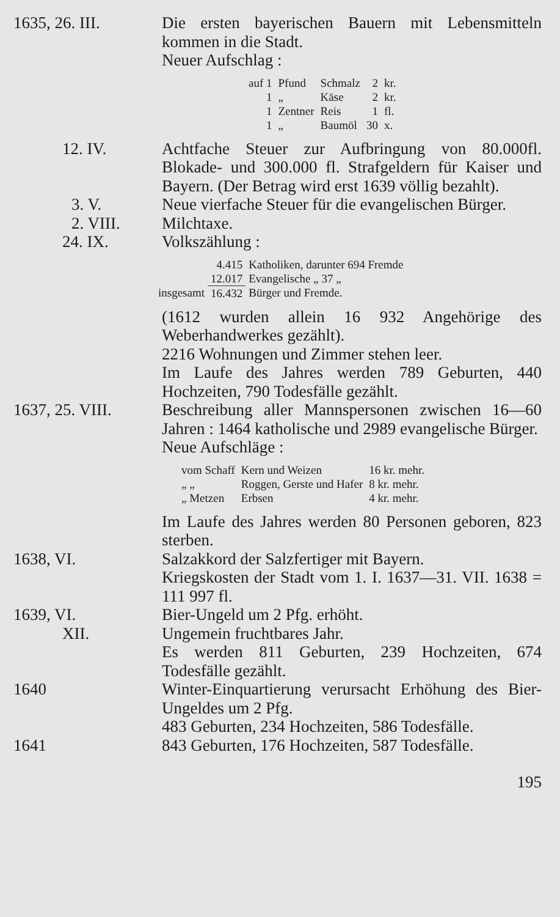1635, 26. III. Die ersten bayerischen Bauern mit Lebensmitteln kommen in die Stadt.
Neuer Aufschlag :
| auf 1 | Pfund | Schmalz | 2 | kr. |
| 1 | „ | Käse | 2 | kr. |
| 1 | Zentner | Reis | 1 | fl. |
| 1 | „ | Baumöl | 30 | x. |
12. IV. Achtfache Steuer zur Aufbringung von 80.000fl. Blokade- und 300.000 fl. Strafgeldern für Kaiser und Bayern. (Der Betrag wird erst 1639 völlig bezahlt).
3. V. Neue vierfache Steuer für die evangelischen Bürger.
2. VIII. Milchtaxe.
24. IX. Volkszählung :
| | 4.415 | Katholiken, darunter 694 Fremde |
| | 12.017 | Evangelische „ 37 „ |
| insgesamt | 16.432 | Bürger und Fremde. |
(1612 wurden allein 16 932 Angehörige des Weberhandwerkes gezählt).
2216 Wohnungen und Zimmer stehen leer.
Im Laufe des Jahres werden 789 Geburten, 440 Hochzeiten, 790 Todesfälle gezählt.
1637, 25. VIII. Beschreibung aller Mannspersonen zwischen 16—60 Jahren : 1464 katholische und 2989 evangelische Bürger.
Neue Aufschläge :
| vom Schaff | Kern und Weizen | 16 kr. mehr. |
| „ „ | Roggen, Gerste und Hafer | 8 kr. mehr. |
| „ Metzen | Erbsen | 4 kr. mehr. |
Im Laufe des Jahres werden 80 Personen geboren, 823 sterben.
1638, VI. Salzakkord der Salzfertiger mit Bayern.
Kriegskosten der Stadt vom 1. I. 1637—31. VII. 1638 = 111 997 fl.
1639, VI. Bier-Ungeld um 2 Pfg. erhöht.
XII. Ungemein fruchtbares Jahr.
Es werden 811 Geburten, 239 Hochzeiten, 674 Todesfälle gezählt.
1640 Winter-Einquartierung verursacht Erhöhung des Bier-Ungeldes um 2 Pfg.
483 Geburten, 234 Hochzeiten, 586 Todesfälle.
1641 843 Geburten, 176 Hochzeiten, 587 Todesfälle.
195